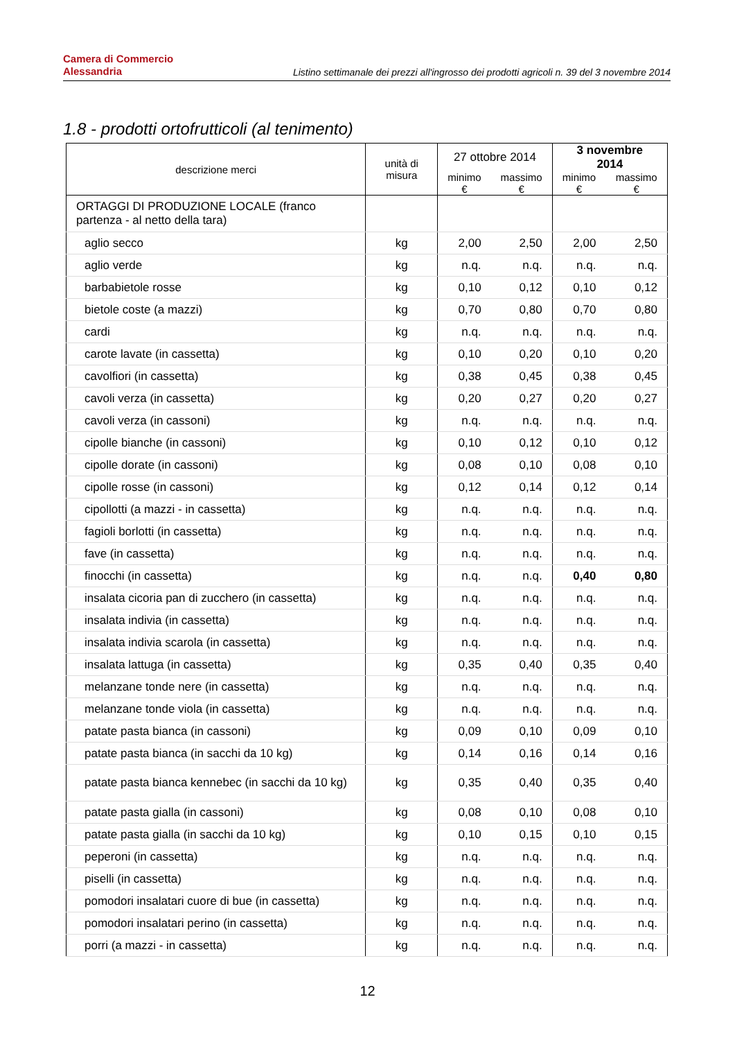Camera di Commercio
Alessandria
Listino settimanale dei prezzi all'ingrosso dei prodotti agricoli n. 39 del 3 novembre 2014
1.8 - prodotti ortofrutticoli (al tenimento)
| descrizione merci | unità di misura | 27 ottobre 2014 | | 3 novembre 2014 | |
| --- | --- | --- | --- | --- | --- |
| | | minimo € | massimo € | minimo € | massimo € |
| ORTAGGI DI PRODUZIONE LOCALE (franco partenza - al netto della tara) | | | | | |
| aglio secco | kg | 2,00 | 2,50 | 2,00 | 2,50 |
| aglio verde | kg | n.q. | n.q. | n.q. | n.q. |
| barbabietole rosse | kg | 0,10 | 0,12 | 0,10 | 0,12 |
| bietole coste (a mazzi) | kg | 0,70 | 0,80 | 0,70 | 0,80 |
| cardi | kg | n.q. | n.q. | n.q. | n.q. |
| carote lavate (in cassetta) | kg | 0,10 | 0,20 | 0,10 | 0,20 |
| cavolfiori (in cassetta) | kg | 0,38 | 0,45 | 0,38 | 0,45 |
| cavoli verza (in cassetta) | kg | 0,20 | 0,27 | 0,20 | 0,27 |
| cavoli verza (in cassoni) | kg | n.q. | n.q. | n.q. | n.q. |
| cipolle bianche (in cassoni) | kg | 0,10 | 0,12 | 0,10 | 0,12 |
| cipolle dorate (in cassoni) | kg | 0,08 | 0,10 | 0,08 | 0,10 |
| cipolle rosse (in cassoni) | kg | 0,12 | 0,14 | 0,12 | 0,14 |
| cipollotti (a mazzi - in cassetta) | kg | n.q. | n.q. | n.q. | n.q. |
| fagioli borlotti (in cassetta) | kg | n.q. | n.q. | n.q. | n.q. |
| fave (in cassetta) | kg | n.q. | n.q. | n.q. | n.q. |
| finocchi (in cassetta) | kg | n.q. | n.q. | 0,40 | 0,80 |
| insalata cicoria pan di zucchero (in cassetta) | kg | n.q. | n.q. | n.q. | n.q. |
| insalata indivia (in cassetta) | kg | n.q. | n.q. | n.q. | n.q. |
| insalata indivia scarola (in cassetta) | kg | n.q. | n.q. | n.q. | n.q. |
| insalata lattuga (in cassetta) | kg | 0,35 | 0,40 | 0,35 | 0,40 |
| melanzane tonde nere (in cassetta) | kg | n.q. | n.q. | n.q. | n.q. |
| melanzane tonde viola (in cassetta) | kg | n.q. | n.q. | n.q. | n.q. |
| patate pasta bianca (in cassoni) | kg | 0,09 | 0,10 | 0,09 | 0,10 |
| patate pasta bianca (in sacchi da 10 kg) | kg | 0,14 | 0,16 | 0,14 | 0,16 |
| patate pasta bianca kennebec (in sacchi da 10 kg) | kg | 0,35 | 0,40 | 0,35 | 0,40 |
| patate pasta gialla (in cassoni) | kg | 0,08 | 0,10 | 0,08 | 0,10 |
| patate pasta gialla (in sacchi da 10 kg) | kg | 0,10 | 0,15 | 0,10 | 0,15 |
| peperoni (in cassetta) | kg | n.q. | n.q. | n.q. | n.q. |
| piselli (in cassetta) | kg | n.q. | n.q. | n.q. | n.q. |
| pomodori insalatari cuore di bue (in cassetta) | kg | n.q. | n.q. | n.q. | n.q. |
| pomodori insalatari perino (in cassetta) | kg | n.q. | n.q. | n.q. | n.q. |
| porri (a mazzi - in cassetta) | kg | n.q. | n.q. | n.q. | n.q. |
12